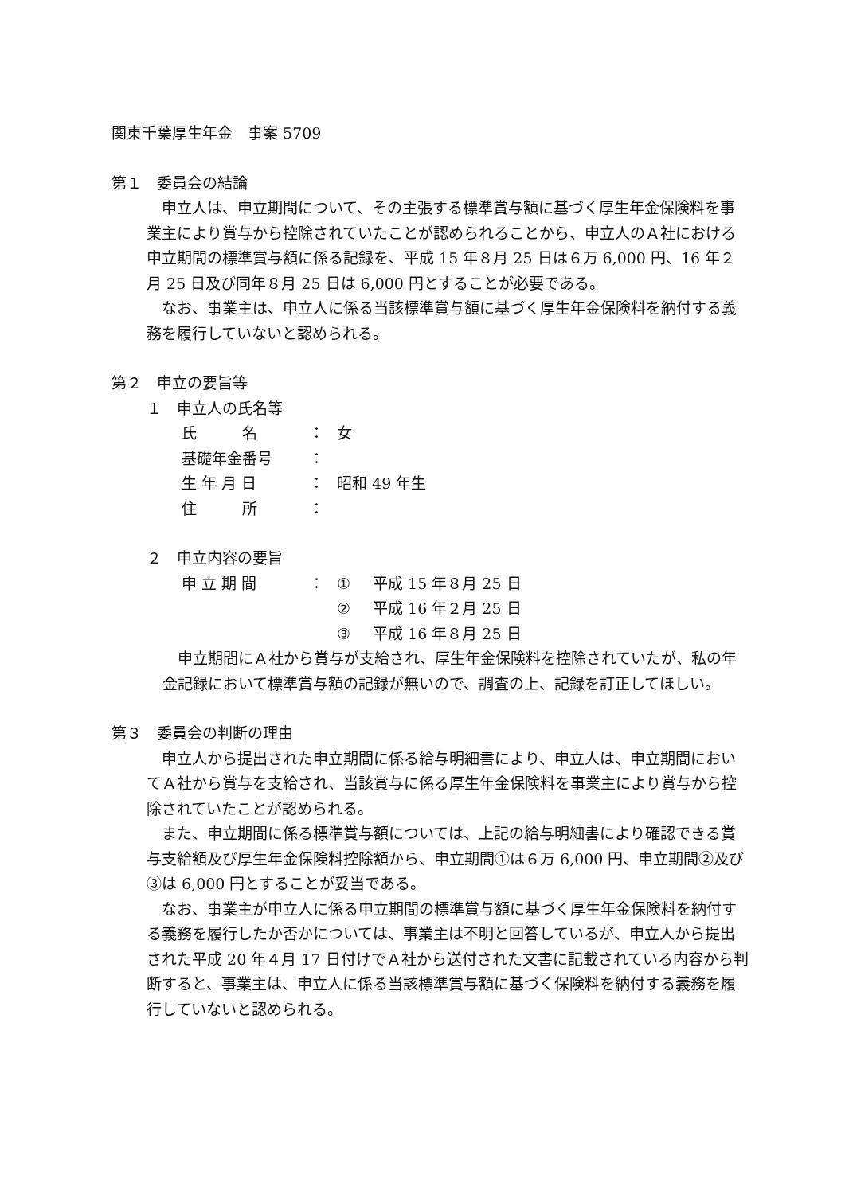関東千葉厚生年金　事案 5709
第１　委員会の結論
　申立人は、申立期間について、その主張する標準賞与額に基づく厚生年金保険料を事業主により賞与から控除されていたことが認められることから、申立人のＡ社における申立期間の標準賞与額に係る記録を、平成 15 年８月 25 日は６万 6,000 円、16 年２月 25 日及び同年８月 25 日は 6,000 円とすることが必要である。
　なお、事業主は、申立人に係る当該標準賞与額に基づく厚生年金保険料を納付する義務を履行していないと認められる。
第２　申立の要旨等
１　申立人の氏名等
| 氏 名 | ： | 女 |
| 基礎年金番号 | ： | |
| 生 年 月 日 | ： | 昭和 49 年生 |
| 住 所 | ： | |
２　申立内容の要旨
| 申 立 期 間 | ： | ① | 平成 15 年８月 25 日 |
| | | ② | 平成 16 年２月 25 日 |
| | | ③ | 平成 16 年８月 25 日 |
　申立期間にＡ社から賞与が支給され、厚生年金保険料を控除されていたが、私の年金記録において標準賞与額の記録が無いので、調査の上、記録を訂正してほしい。
第３　委員会の判断の理由
　申立人から提出された申立期間に係る給与明細書により、申立人は、申立期間においてＡ社から賞与を支給され、当該賞与に係る厚生年金保険料を事業主により賞与から控除されていたことが認められる。
　また、申立期間に係る標準賞与額については、上記の給与明細書により確認できる賞与支給額及び厚生年金保険料控除額から、申立期間①は６万 6,000 円、申立期間②及び③は 6,000 円とすることが妥当である。
　なお、事業主が申立人に係る申立期間の標準賞与額に基づく厚生年金保険料を納付する義務を履行したか否かについては、事業主は不明と回答しているが、申立人から提出された平成 20 年４月 17 日付けでＡ社から送付された文書に記載されている内容から判断すると、事業主は、申立人に係る当該標準賞与額に基づく保険料を納付する義務を履行していないと認められる。